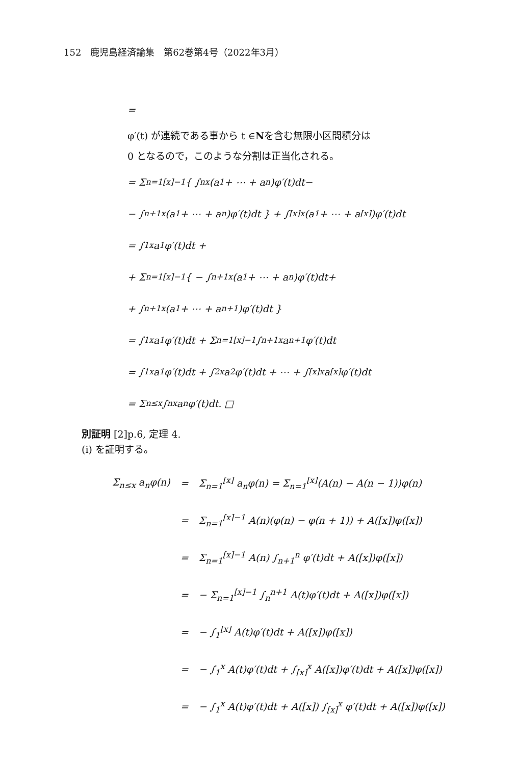152　鹿児島経済論集　第62巻第4号（2022年3月）
=
φ′(t) が連続である事から t ∈ N を含む無限小区間積分は
0 となるので，このような分割は正当化される。
= Σ<sub>n=1</sub><sup>[x]−1</sup> { ∫<sub>n</sub><sup>x</sup>(a<sub>1</sub> + ⋯ + a<sub>n</sub>)φ′(t)dt−
− ∫<sub>n+1</sub><sup>x</sup>(a<sub>1</sub> + ⋯ + a<sub>n</sub>)φ′(t)dt } + ∫<sub>[x]</sub><sup>x</sup>(a<sub>1</sub> + ⋯ + a<sub>[x]</sub>)φ′(t)dt
= ∫<sub>1</sub><sup>x</sup> a<sub>1</sub>φ′(t)dt +
+ Σ<sub>n=1</sub><sup>[x]−1</sup> { − ∫<sub>n+1</sub><sup>x</sup>(a<sub>1</sub> + ⋯ + a<sub>n</sub>)φ′(t)dt+
+ ∫<sub>n+1</sub><sup>x</sup>(a<sub>1</sub> + ⋯ + a<sub>n+1</sub>)φ′(t)dt }
= ∫<sub>1</sub><sup>x</sup> a<sub>1</sub>φ′(t)dt + Σ<sub>n=1</sub><sup>[x]−1</sup> ∫<sub>n+1</sub><sup>x</sup> a<sub>n+1</sub>φ′(t)dt
= ∫<sub>1</sub><sup>x</sup> a<sub>1</sub>φ′(t)dt + ∫<sub>2</sub><sup>x</sup> a<sub>2</sub>φ′(t)dt + ⋯ + ∫<sub>[x]</sub><sup>x</sup> a<sub>[x]</sub>φ′(t)dt
= Σ<sub>n≤x</sub> ∫<sub>n</sub><sup>x</sup> a<sub>n</sub>φ′(t)dt. □
別証明 [2]p.6, 定理 4.
(i) を証明する。
| Σ<sub>n≤x</sub> a<sub>n</sub>φ(n) | = | Σ<sub>n=1</sub><sup>[x]</sup> a<sub>n</sub>φ(n) = Σ<sub>n=1</sub><sup>[x]</sup>(A(n) − A(n − 1))φ(n) |
| | = | Σ<sub>n=1</sub><sup>[x]−1</sup> A(n)(φ(n) − φ(n + 1)) + A([x])φ([x]) |
| | = | Σ<sub>n=1</sub><sup>[x]−1</sup> A(n) ∫<sub>n+1</sub><sup>n</sup> φ′(t)dt + A([x])φ([x]) |
| | = | − Σ<sub>n=1</sub><sup>[x]−1</sup> ∫<sub>n</sub><sup>n+1</sup> A(t)φ′(t)dt + A([x])φ([x]) |
| | = | − ∫<sub>1</sub><sup>[x]</sup> A(t)φ′(t)dt + A([x])φ([x]) |
| | = | − ∫<sub>1</sub><sup>x</sup> A(t)φ′(t)dt + ∫<sub>[x]</sub><sup>x</sup> A([x])φ′(t)dt + A([x])φ([x]) |
| | = | − ∫<sub>1</sub><sup>x</sup> A(t)φ′(t)dt + A([x]) ∫<sub>[x]</sub><sup>x</sup> φ′(t)dt + A([x])φ([x]) |